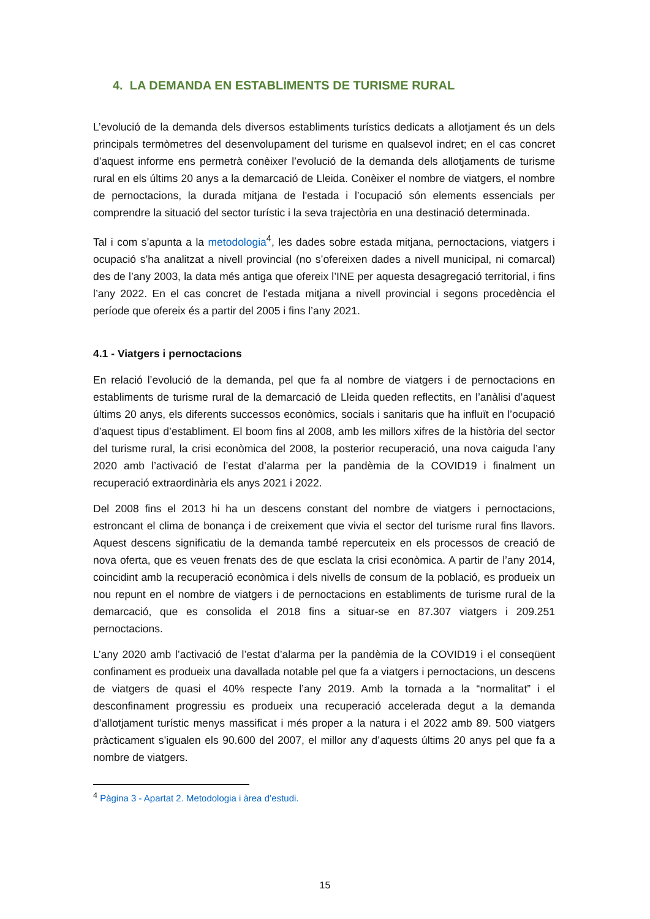4. LA DEMANDA EN ESTABLIMENTS DE TURISME RURAL
L’evolució de la demanda dels diversos establiments turístics dedicats a allotjament és un dels principals termòmetres del desenvolupament del turisme en qualsevol indret; en el cas concret d’aquest informe ens permetrà conèixer l’evolució de la demanda dels allotjaments de turisme rural en els últims 20 anys a la demarcació de Lleida. Conèixer el nombre de viatgers, el nombre de pernoctacions, la durada mitjana de l'estada i l’ocupació són elements essencials per comprendre la situació del sector turístic i la seva trajectòria en una destinació determinada.
Tal i com s’apunta a la metodologia<sup>4</sup>, les dades sobre estada mitjana, pernoctacions, viatgers i ocupació s’ha analitzat a nivell provincial (no s’ofereixen dades a nivell municipal, ni comarcal) des de l’any 2003, la data més antiga que ofereix l’INE per aquesta desagregació territorial, i fins l’any 2022. En el cas concret de l’estada mitjana a nivell provincial i segons procedència el període que ofereix és a partir del 2005 i fins l’any 2021.
4.1 - Viatgers i pernoctacions
En relació l’evolució de la demanda, pel que fa al nombre de viatgers i de pernoctacions en establiments de turisme rural de la demarcació de Lleida queden reflectits, en l’anàlisi d’aquest últims 20 anys, els diferents successos econòmics, socials i sanitaris que ha influït en l’ocupació d’aquest tipus d’establiment. El boom fins al 2008, amb les millors xifres de la història del sector del turisme rural, la crisi econòmica del 2008, la posterior recuperació, una nova caiguda l’any 2020 amb l’activació de l’estat d’alarma per la pandèmia de la COVID19 i finalment un recuperació extraordinària els anys 2021 i 2022.
Del 2008 fins el 2013 hi ha un descens constant del nombre de viatgers i pernoctacions, estroncant el clima de bonança i de creixement que vivia el sector del turisme rural fins llavors. Aquest descens significatiu de la demanda també repercuteix en els processos de creació de nova oferta, que es veuen frenats des de que esclata la crisi econòmica. A partir de l’any 2014, coincidint amb la recuperació econòmica i dels nivells de consum de la població, es produeix un nou repunt en el nombre de viatgers i de pernoctacions en establiments de turisme rural de la demarcació, que es consolida el 2018 fins a situar-se en 87.307 viatgers i 209.251 pernoctacions.
L’any 2020 amb l’activació de l’estat d’alarma per la pandèmia de la COVID19 i el conseqüent confinament es produeix una davallada notable pel que fa a viatgers i pernoctacions, un descens de viatgers de quasi el 40% respecte l’any 2019. Amb la tornada a la “normalitat” i el desconfinament progressiu es produeix una recuperació accelerada degut a la demanda d’allotjament turístic menys massificat i més proper a la natura i el 2022 amb 89. 500 viatgers pràcticament s’igualen els 90.600 del 2007, el millor any d’aquests últims 20 anys pel que fa a nombre de viatgers.
<sup>4</sup> Pàgina 3 - Apartat 2. Metodologia i àrea d’estudi.
15